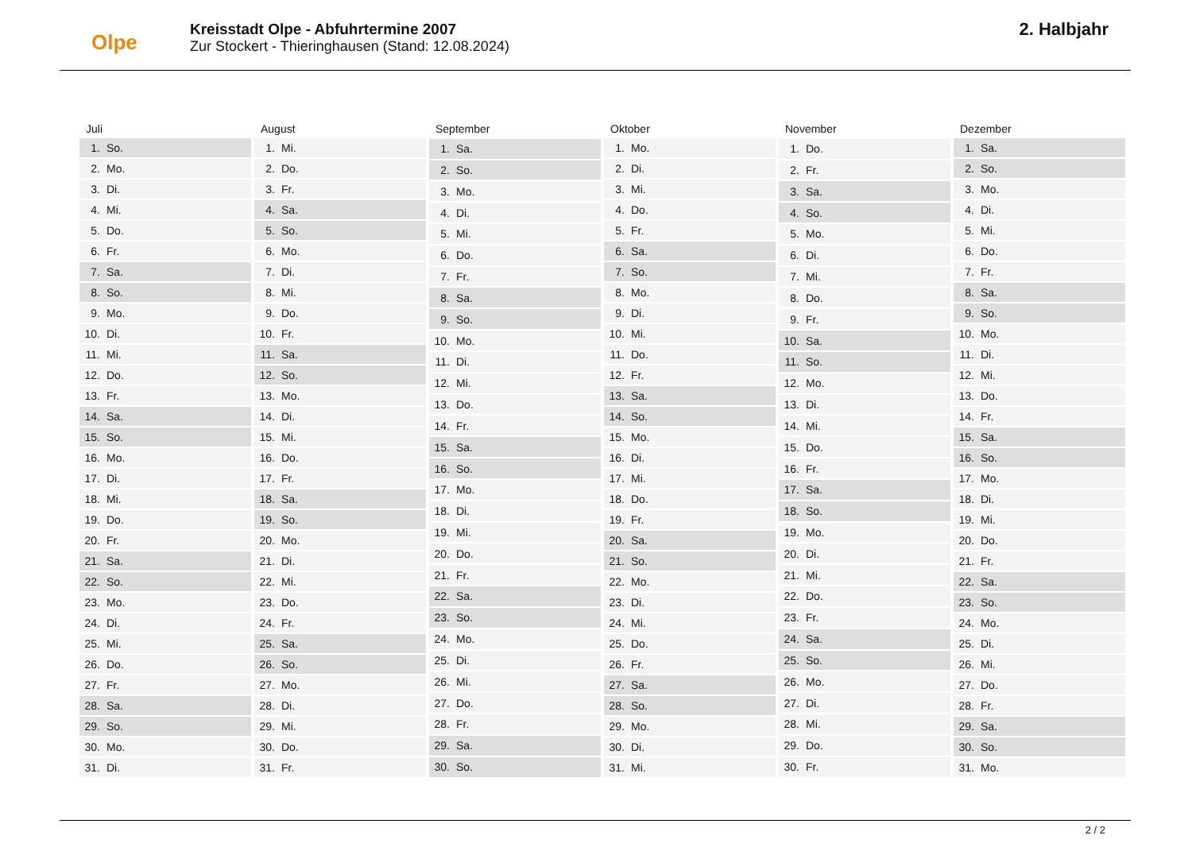Olpe
Kreisstadt Olpe - Abfuhrtermine 2007
Zur Stockert - Thieringhausen (Stand: 12.08.2024)
2. Halbjahr
| Juli | |
| --- | --- |
| 1. | So. |
| 2. | Mo. |
| 3. | Di. |
| 4. | Mi. |
| 5. | Do. |
| 6. | Fr. |
| 7. | Sa. |
| 8. | So. |
| 9. | Mo. |
| 10. | Di. |
| 11. | Mi. |
| 12. | Do. |
| 13. | Fr. |
| 14. | Sa. |
| 15. | So. |
| 16. | Mo. |
| 17. | Di. |
| 18. | Mi. |
| 19. | Do. |
| 20. | Fr. |
| 21. | Sa. |
| 22. | So. |
| 23. | Mo. |
| 24. | Di. |
| 25. | Mi. |
| 26. | Do. |
| 27. | Fr. |
| 28. | Sa. |
| 29. | So. |
| 30. | Mo. |
| 31. | Di. |
| August | |
| --- | --- |
| 1. | Mi. |
| 2. | Do. |
| 3. | Fr. |
| 4. | Sa. |
| 5. | So. |
| 6. | Mo. |
| 7. | Di. |
| 8. | Mi. |
| 9. | Do. |
| 10. | Fr. |
| 11. | Sa. |
| 12. | So. |
| 13. | Mo. |
| 14. | Di. |
| 15. | Mi. |
| 16. | Do. |
| 17. | Fr. |
| 18. | Sa. |
| 19. | So. |
| 20. | Mo. |
| 21. | Di. |
| 22. | Mi. |
| 23. | Do. |
| 24. | Fr. |
| 25. | Sa. |
| 26. | So. |
| 27. | Mo. |
| 28. | Di. |
| 29. | Mi. |
| 30. | Do. |
| 31. | Fr. |
| September | |
| --- | --- |
| 1. | Sa. |
| 2. | So. |
| 3. | Mo. |
| 4. | Di. |
| 5. | Mi. |
| 6. | Do. |
| 7. | Fr. |
| 8. | Sa. |
| 9. | So. |
| 10. | Mo. |
| 11. | Di. |
| 12. | Mi. |
| 13. | Do. |
| 14. | Fr. |
| 15. | Sa. |
| 16. | So. |
| 17. | Mo. |
| 18. | Di. |
| 19. | Mi. |
| 20. | Do. |
| 21. | Fr. |
| 22. | Sa. |
| 23. | So. |
| 24. | Mo. |
| 25. | Di. |
| 26. | Mi. |
| 27. | Do. |
| 28. | Fr. |
| 29. | Sa. |
| 30. | So. |
| Oktober | |
| --- | --- |
| 1. | Mo. |
| 2. | Di. |
| 3. | Mi. |
| 4. | Do. |
| 5. | Fr. |
| 6. | Sa. |
| 7. | So. |
| 8. | Mo. |
| 9. | Di. |
| 10. | Mi. |
| 11. | Do. |
| 12. | Fr. |
| 13. | Sa. |
| 14. | So. |
| 15. | Mo. |
| 16. | Di. |
| 17. | Mi. |
| 18. | Do. |
| 19. | Fr. |
| 20. | Sa. |
| 21. | So. |
| 22. | Mo. |
| 23. | Di. |
| 24. | Mi. |
| 25. | Do. |
| 26. | Fr. |
| 27. | Sa. |
| 28. | So. |
| 29. | Mo. |
| 30. | Di. |
| 31. | Mi. |
| November | |
| --- | --- |
| 1. | Do. |
| 2. | Fr. |
| 3. | Sa. |
| 4. | So. |
| 5. | Mo. |
| 6. | Di. |
| 7. | Mi. |
| 8. | Do. |
| 9. | Fr. |
| 10. | Sa. |
| 11. | So. |
| 12. | Mo. |
| 13. | Di. |
| 14. | Mi. |
| 15. | Do. |
| 16. | Fr. |
| 17. | Sa. |
| 18. | So. |
| 19. | Mo. |
| 20. | Di. |
| 21. | Mi. |
| 22. | Do. |
| 23. | Fr. |
| 24. | Sa. |
| 25. | So. |
| 26. | Mo. |
| 27. | Di. |
| 28. | Mi. |
| 29. | Do. |
| 30. | Fr. |
| Dezember | |
| --- | --- |
| 1. | Sa. |
| 2. | So. |
| 3. | Mo. |
| 4. | Di. |
| 5. | Mi. |
| 6. | Do. |
| 7. | Fr. |
| 8. | Sa. |
| 9. | So. |
| 10. | Mo. |
| 11. | Di. |
| 12. | Mi. |
| 13. | Do. |
| 14. | Fr. |
| 15. | Sa. |
| 16. | So. |
| 17. | Mo. |
| 18. | Di. |
| 19. | Mi. |
| 20. | Do. |
| 21. | Fr. |
| 22. | Sa. |
| 23. | So. |
| 24. | Mo. |
| 25. | Di. |
| 26. | Mi. |
| 27. | Do. |
| 28. | Fr. |
| 29. | Sa. |
| 30. | So. |
| 31. | Mo. |
2 / 2